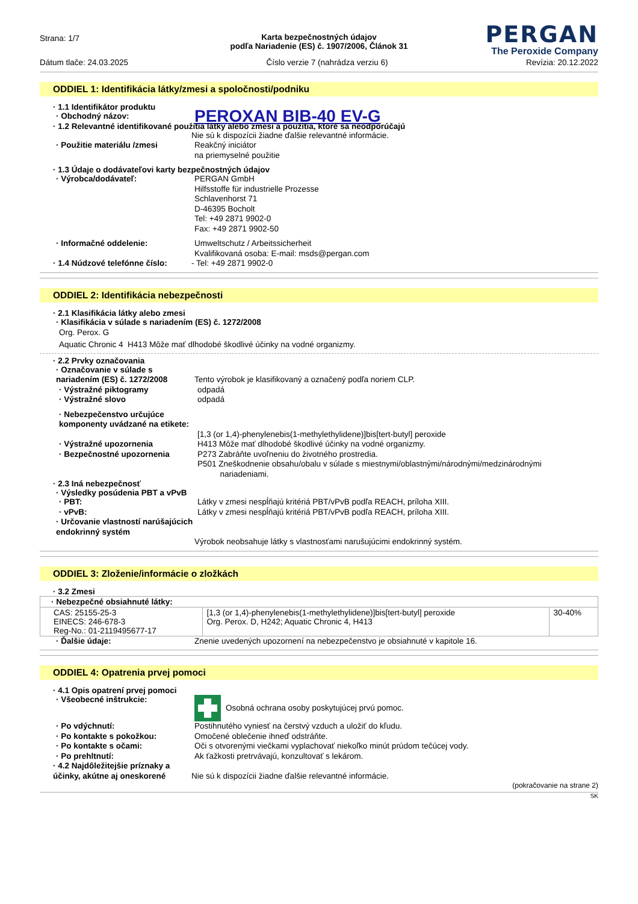Strana: 1/7
PERGAN
The Peroxide Company
Karta bezpečnostných údajov
podľa Nariadenie (ES) č. 1907/2006, Článok 31
Dátum tlače: 24.03.2025 Číslo verzie 7 (nahrádza verziu 6) Revízia: 20.12.2022
ODDIEL 1: Identifikácia látky/zmesi a spoločnosti/podniku
· 1.1 Identifikátor produktu
· Obchodný názov:
PEROXAN BIB-40 EV-G
· 1.2 Relevantné identifikované použitia látky alebo zmesi a použitia, ktoré sa neodporúčajú
Nie sú k dispozícii žiadne ďalšie relevantné informácie.
· Použitie materiálu /zmesi Reakčný iniciátor
na priemyselné použitie
· 1.3 Údaje o dodávateľovi karty bezpečnostných údajov
· Výrobca/dodávateľ: PERGAN GmbH
Hilfsstoffe für industrielle Prozesse
Schlavenhorst 71
D-46395 Bocholt
Tel: +49 2871 9902-0
Fax: +49 2871 9902-50
· Informačné oddelenie: Umweltschutz / Arbeitssicherheit
Kvalifikovaná osoba: E-mail: msds@pergan.com
· 1.4 Núdzové telefónne číslo:
- Tel: +49 2871 9902-0
ODDIEL 2: Identifikácia nebezpečnosti
· 2.1 Klasifikácia látky alebo zmesi
· Klasifikácia v súlade s nariadením (ES) č. 1272/2008
Org. Perox. G
Aquatic Chronic 4 H413 Môže mať dlhodobé škodlivé účinky na vodné organizmy.
· 2.2 Prvky označovania
· Označovanie v súlade s nariadením (ES) č. 1272/2008
Tento výrobok je klasifikovaný a označený podľa noriem CLP.
· Výstražné piktogramy odpadá
· Výstražné slovo odpadá
· Nebezpečenstvo určujúce komponenty uvádzané na etikete:
[1,3 (or 1,4)-phenylenebis(1-methylethylidene)]bis[tert-butyl] peroxide
· Výstražné upozornenia H413 Môže mať dlhodobé škodlivé účinky na vodné organizmy.
· Bezpečnostné upozornenia P273 Zabráňte uvoľneniu do životného prostredia.
P501 Zneškodnenie obsahu/obalu v súlade s miestnymi/oblastnými/národnými/medzinárodnými
nariadeniami.
· 2.3 Iná nebezpečnosť
· Výsledky posúdenia PBT a vPvB
· PBT: Látky v zmesi nespĺňajú kritériá PBT/vPvB podľa REACH, príloha XIII.
· vPvB: Látky v zmesi nespĺňajú kritériá PBT/vPvB podľa REACH, príloha XIII.
· Určovanie vlastností narúšajúcich endokrinný systém
Výrobok neobsahuje látky s vlastnosťami narušujúcimi endokrinný systém.
ODDIEL 3: Zloženie/informácie o zložkách
· 3.2 Zmesi
| · Nebezpečné obsiahnuté látky: | | |
| --- | --- | --- |
| CAS: 25155-25-3 EINECS: 246-678-3 Reg-No.: 01-2119495677-17 | [1,3 (or 1,4)-phenylenebis(1-methylethylidene)]bis[tert-butyl] peroxide Org. Perox. D, H242; Aquatic Chronic 4, H413 | 30-40% |
· Ďalšie údaje: Znenie uvedených upozornení na nebezpečenstvo je obsiahnuté v kapitole 16.
ODDIEL 4: Opatrenia prvej pomoci
· 4.1 Opis opatrení prvej pomoci
· Všeobecné inštrukcie: Osobná ochrana osoby poskytujúcej prvú pomoc.
· Po vdýchnutí: Postihnutého vyniesť na čerstvý vzduch a uložiť do kľudu.
· Po kontakte s pokožkou: Omočené oblečenie ihneď odstráňte.
· Po kontakte s očami: Oči s otvorenými viečkami vyplachovať niekoľko minút prúdom tečúcej vody.
· Po prehltnutí: Ak ťažkosti pretrvávajú, konzultovať s lekárom.
· 4.2 Najdôležitejšie príznaky a účinky, akútne aj oneskorené
Nie sú k dispozícii žiadne ďalšie relevantné informácie.
(pokračovanie na strane 2)
SK